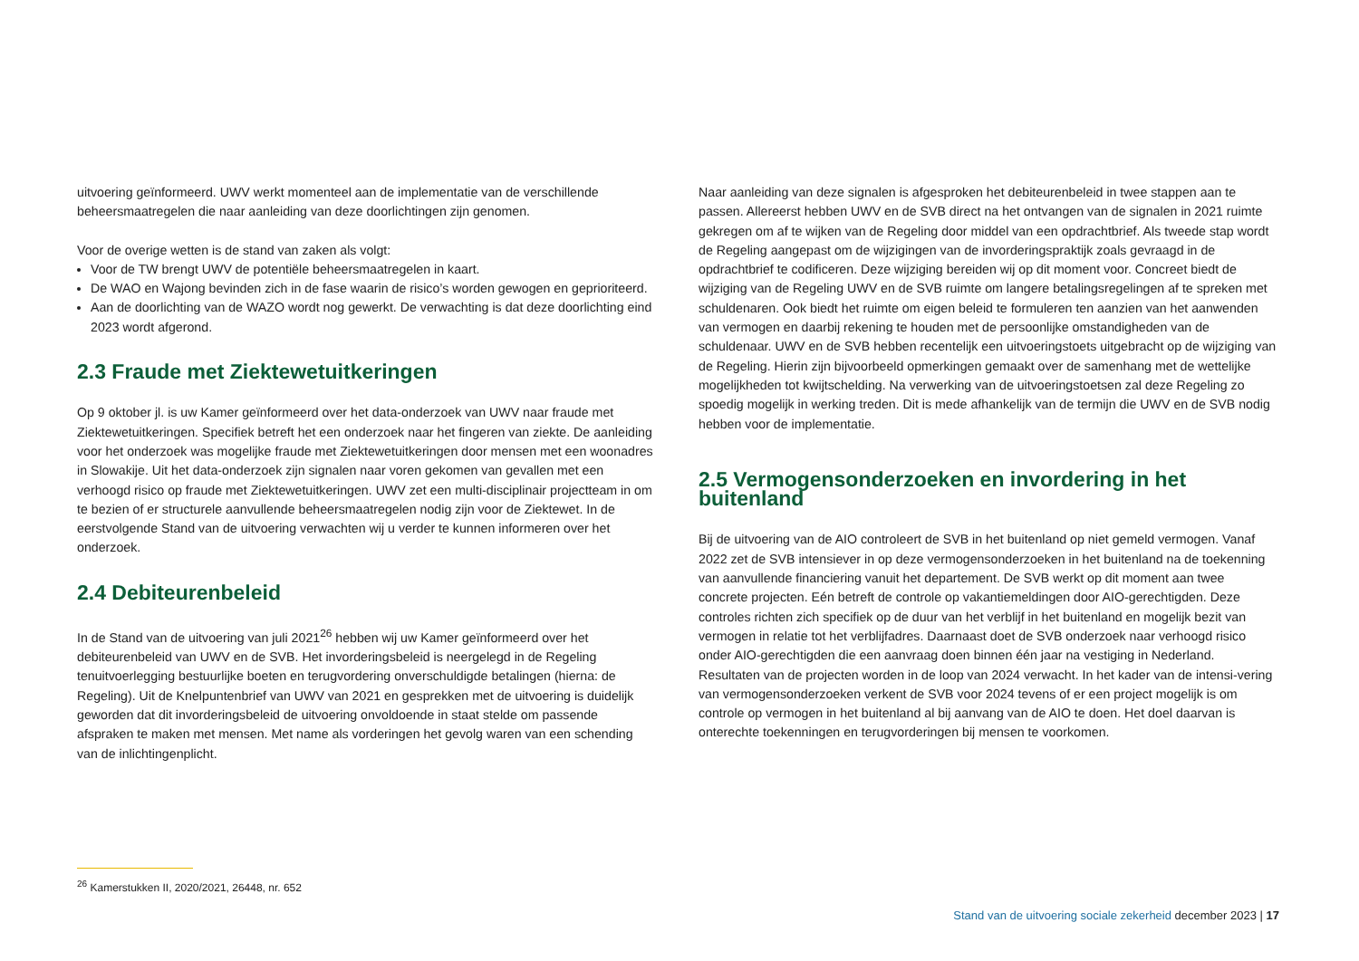uitvoering geïnformeerd. UWV werkt momenteel aan de implementatie van de verschillende beheersmaatregelen die naar aanleiding van deze doorlichtingen zijn genomen.
Voor de overige wetten is de stand van zaken als volgt:
Voor de TW brengt UWV de potentiële beheersmaatregelen in kaart.
De WAO en Wajong bevinden zich in de fase waarin de risico’s worden gewogen en geprioriteerd.
Aan de doorlichting van de WAZO wordt nog gewerkt. De verwachting is dat deze doorlichting eind 2023 wordt afgerond.
2.3 Fraude met Ziektewetuitkeringen
Op 9 oktober jl. is uw Kamer geïnformeerd over het data-onderzoek van UWV naar fraude met Ziektewetuitkeringen. Specifiek betreft het een onderzoek naar het fingeren van ziekte. De aanleiding voor het onderzoek was mogelijke fraude met Ziektewetuitkeringen door mensen met een woonadres in Slowakije. Uit het data-onderzoek zijn signalen naar voren gekomen van gevallen met een verhoogd risico op fraude met Ziektewetuitkeringen. UWV zet een multi-disciplinair projectteam in om te bezien of er structurele aanvullende beheersmaatregelen nodig zijn voor de Ziektewet. In de eerstvolgende Stand van de uitvoering verwachten wij u verder te kunnen informeren over het onderzoek.
2.4 Debiteurenbeleid
In de Stand van de uitvoering van juli 2021<sup>26</sup> hebben wij uw Kamer geïnformeerd over het debiteurenbeleid van UWV en de SVB. Het invorderingsbeleid is neergelegd in de Regeling tenuitvoerlegging bestuurlijke boeten en terugvordering onverschuldigde betalingen (hierna: de Regeling). Uit de Knelpuntenbrief van UWV van 2021 en gesprekken met de uitvoering is duidelijk geworden dat dit invorderingsbeleid de uitvoering onvoldoende in staat stelde om passende afspraken te maken met mensen. Met name als vorderingen het gevolg waren van een schending van de inlichtingenplicht.
Naar aanleiding van deze signalen is afgesproken het debiteurenbeleid in twee stappen aan te passen. Allereerst hebben UWV en de SVB direct na het ontvangen van de signalen in 2021 ruimte gekregen om af te wijken van de Regeling door middel van een opdrachtbrief. Als tweede stap wordt de Regeling aangepast om de wijzigingen van de invorderingspraktijk zoals gevraagd in de opdrachtbrief te codificeren. Deze wijziging bereiden wij op dit moment voor. Concreet biedt de wijziging van de Regeling UWV en de SVB ruimte om langere betalingsregelingen af te spreken met schuldenaren. Ook biedt het ruimte om eigen beleid te formuleren ten aanzien van het aanwenden van vermogen en daarbij rekening te houden met de persoonlijke omstandigheden van de schuldenaar. UWV en de SVB hebben recentelijk een uitvoeringstoets uitgebracht op de wijziging van de Regeling. Hierin zijn bijvoorbeeld opmerkingen gemaakt over de samenhang met de wettelijke mogelijkheden tot kwijtschelding. Na verwerking van de uitvoeringstoetsen zal deze Regeling zo spoedig mogelijk in werking treden. Dit is mede afhankelijk van de termijn die UWV en de SVB nodig hebben voor de implementatie.
2.5 Vermogensonderzoeken en invordering in het buitenland
Bij de uitvoering van de AIO controleert de SVB in het buitenland op niet gemeld vermogen. Vanaf 2022 zet de SVB intensiever in op deze vermogensonderzoeken in het buitenland na de toekenning van aanvullende financiering vanuit het departement. De SVB werkt op dit moment aan twee concrete projecten. Eén betreft de controle op vakantiemeldingen door AIO-gerechtigden. Deze controles richten zich specifiek op de duur van het verblijf in het buitenland en mogelijk bezit van vermogen in relatie tot het verblijfadres. Daarnaast doet de SVB onderzoek naar verhoogd risico onder AIO-gerechtigden die een aanvraag doen binnen één jaar na vestiging in Nederland. Resultaten van de projecten worden in de loop van 2024 verwacht. In het kader van de intensi-vering van vermogensonderzoeken verkent de SVB voor 2024 tevens of er een project mogelijk is om controle op vermogen in het buitenland al bij aanvang van de AIO te doen. Het doel daarvan is onterechte toekenningen en terugvorderingen bij mensen te voorkomen.
<sup>26</sup> Kamerstukken II, 2020/2021, 26448, nr. 652
Stand van de uitvoering sociale zekerheid december 2023 | 17